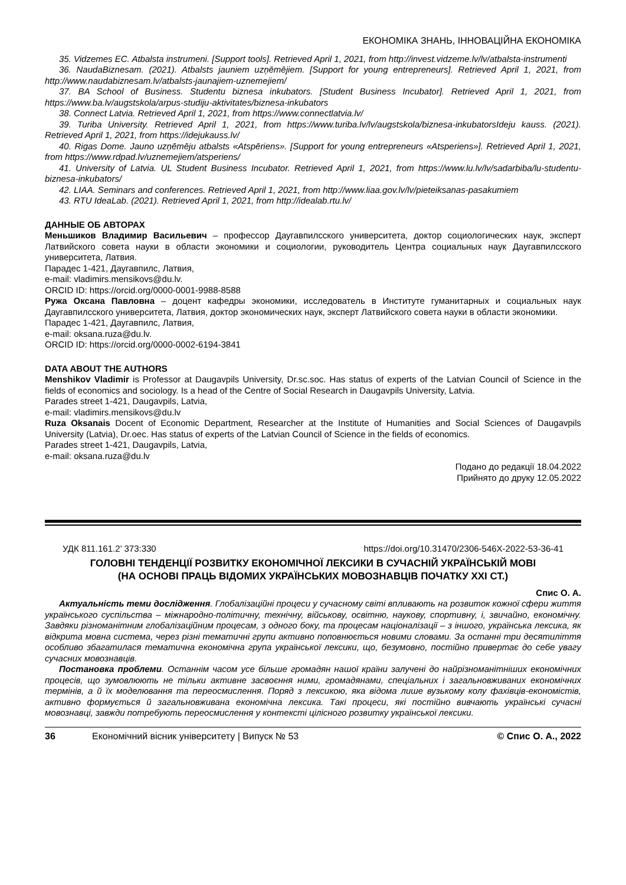ЕКОНОМІКА ЗНАНЬ, ІННОВАЦІЙНА ЕКОНОМІКА
35. Vidzemes EC. Atbalsta instrumeni. [Support tools]. Retrieved April 1, 2021, from http://invest.vidzeme.lv/lv/atbalsta-instrumenti
36. NaudaBiznesam. (2021). Atbalsts jauniem uzņēmējiem. [Support for young entrepreneurs]. Retrieved April 1, 2021, from http://www.naudabiznesam.lv/atbalsts-jaunajiem-uznemejiem/
37. BA School of Business. Studentu biznesa inkubators. [Student Business Incubator]. Retrieved April 1, 2021, from https://www.ba.lv/augstskola/arpus-studiju-aktivitates/biznesa-inkubators
38. Connect Latvia. Retrieved April 1, 2021, from https://www.connectlatvia.lv/
39. Turiba University. Retrieved April 1, 2021, from https://www.turiba.lv/lv/augstskola/biznesa-inkubatorsIdeju kauss. (2021). Retrieved April 1, 2021, from https://idejukauss.lv/
40. Rigas Dome. Jauno uzņēmēju atbalsts «Atspēriens». [Support for young entrepreneurs «Atsperiens»]. Retrieved April 1, 2021, from https://www.rdpad.lv/uznemejiem/atsperiens/
41. University of Latvia. UL Student Business Incubator. Retrieved April 1, 2021, from https://www.lu.lv/lv/sadarbiba/lu-studentu-biznesa-inkubators/
42. LIAA. Seminars and conferences. Retrieved April 1, 2021, from http://www.liaa.gov.lv/lv/pieteiksanas-pasakumiem
43. RTU IdeaLab. (2021). Retrieved April 1, 2021, from http://idealab.rtu.lv/
ДАННЫЕ ОБ АВТОРАХ
Меньшиков Владимир Васильевич – профессор Даугавпилсского университета, доктор социологических наук, эксперт Латвийского совета науки в области экономики и социологии, руководитель Центра социальных наук Даугавпилсского университета, Латвия.
Парадес 1-421, Даугавпилс, Латвия,
e-mail: vladimirs.mensikovs@du.lv.
ORCID ID: https://orcid.org/0000-0001-9988-8588
Ружа Оксана Павловна – доцент кафедры экономики, исследователь в Институте гуманитарных и социальных наук Даугавпилсского университета, Латвия, доктор экономических наук, эксперт Латвийского совета науки в области экономики.
Парадес 1-421, Даугавпилс, Латвия,
e-mail: oksana.ruza@du.lv.
ORCID ID: https://orcid.org/0000-0002-6194-3841
DATA ABOUT THE AUTHORS
Menshikov Vladimir is Professor at Daugavpils University, Dr.sc.soc. Has status of experts of the Latvian Council of Science in the fields of economics and sociology. Is a head of the Centre of Social Research in Daugavpils University, Latvia.
Parades street 1-421, Daugavpils, Latvia,
e-mail: vladimirs.mensikovs@du.lv
Ruza Oksanais Docent of Economic Department, Researcher at the Institute of Humanities and Social Sciences of Daugavpils University (Latvia), Dr.oec. Has status of experts of the Latvian Council of Science in the fields of economics.
Parades street 1-421, Daugavpils, Latvia,
e-mail: oksana.ruza@du.lv
Подано до редакції 18.04.2022
Прийнято до друку 12.05.2022
УДК 811.161.2’ 373:330 https://doi.org/10.31470/2306-546X-2022-53-36-41
ГОЛОВНІ ТЕНДЕНЦІЇ РОЗВИТКУ ЕКОНОМІЧНОЇ ЛЕКСИКИ В СУЧАСНІЙ УКРАЇНСЬКІЙ МОВІ
(НА ОСНОВІ ПРАЦЬ ВІДОМИХ УКРАЇНСЬКИХ МОВОЗНАВЦІВ ПОЧАТКУ XXI СТ.)
Спис О. А.
Актуальність теми дослідження. Глобалізаційні процеси у сучасному світі впливають на розвиток кожної сфери життя українського суспільства – міжнародно-політичну, технічну, військову, освітню, наукову, спортивну, і, звичайно, економічну. Завдяки різноманітним глобалізаційним процесам, з одного боку, та процесам націоналізації – з іншого, українська лексика, як відкрита мовна система, через різні тематичні групи активно поповнюється новими словами. За останні три десятиліття особливо збагатилася тематична економічна група української лексики, що, безумовно, постійно привертає до себе увагу сучасних мовознавців.
Постановка проблеми. Останнім часом усе більше громадян нашої країни залучені до найрізноманітніших економічних процесів, що зумовлюють не тільки активне засвоєння ними, громадянами, спеціальних і загальновживаних економічних термінів, а й їх моделювання та переосмислення. Поряд з лексикою, яка відома лише вузькому колу фахівців-економістів, активно формується й загальновживана економічна лексика. Такі процеси, які постійно вивчають українські сучасні мовознавці, завжди потребують переосмислення у контексті цілісного розвитку української лексики.
36 Економічний вісник університету | Випуск № 53 © Спис О. А., 2022